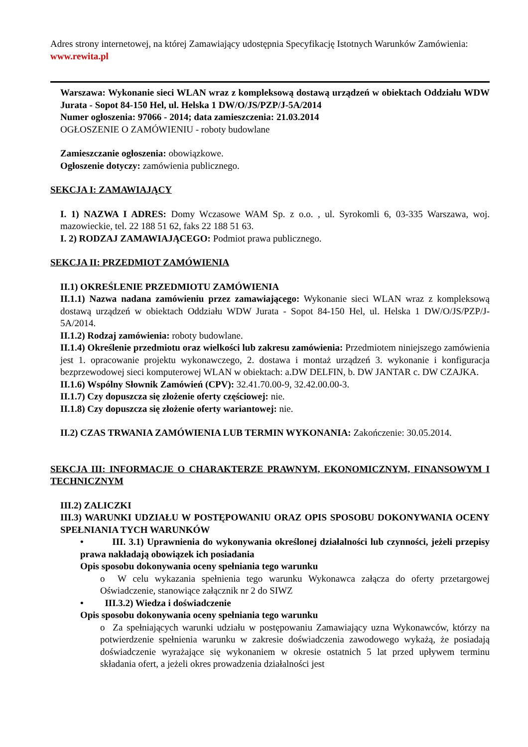Adres strony internetowej, na której Zamawiający udostępnia Specyfikację Istotnych Warunków Zamówienia:
www.rewita.pl
Warszawa: Wykonanie sieci WLAN wraz z kompleksową dostawą urządzeń w obiektach Oddziału WDW Jurata - Sopot 84-150 Hel, ul. Helska 1 DW/O/JS/PZP/J-5A/2014
Numer ogłoszenia: 97066 - 2014; data zamieszczenia: 21.03.2014
OGŁOSZENIE O ZAMÓWIENIU - roboty budowlane
Zamieszczanie ogłoszenia: obowiązkowe.
Ogłoszenie dotyczy: zamówienia publicznego.
SEKCJA I: ZAMAWIAJĄCY
I. 1) NAZWA I ADRES: Domy Wczasowe WAM Sp. z o.o. , ul. Syrokomli 6, 03-335 Warszawa, woj. mazowieckie, tel. 22 188 51 62, faks 22 188 51 63.
I. 2) RODZAJ ZAMAWIAJĄCEGO: Podmiot prawa publicznego.
SEKCJA II: PRZEDMIOT ZAMÓWIENIA
II.1) OKREŚLENIE PRZEDMIOTU ZAMÓWIENIA
II.1.1) Nazwa nadana zamówieniu przez zamawiającego: Wykonanie sieci WLAN wraz z kompleksową dostawą urządzeń w obiektach Oddziału WDW Jurata - Sopot 84-150 Hel, ul. Helska 1 DW/O/JS/PZP/J-5A/2014.
II.1.2) Rodzaj zamówienia: roboty budowlane.
II.1.4) Określenie przedmiotu oraz wielkości lub zakresu zamówienia: Przedmiotem niniejszego zamówienia jest 1. opracowanie projektu wykonawczego, 2. dostawa i montaż urządzeń 3. wykonanie i konfiguracja bezprzewodowej sieci komputerowej WLAN w obiektach: a.DW DELFIN, b. DW JANTAR c. DW CZAJKA.
II.1.6) Wspólny Słownik Zamówień (CPV): 32.41.70.00-9, 32.42.00.00-3.
II.1.7) Czy dopuszcza się złożenie oferty częściowej: nie.
II.1.8) Czy dopuszcza się złożenie oferty wariantowej: nie.
II.2) CZAS TRWANIA ZAMÓWIENIA LUB TERMIN WYKONANIA: Zakończenie: 30.05.2014.
SEKCJA III: INFORMACJE O CHARAKTERZE PRAWNYM, EKONOMICZNYM, FINANSOWYM I TECHNICZNYM
III.2) ZALICZKI
III.3) WARUNKI UDZIAŁU W POSTĘPOWANIU ORAZ OPIS SPOSOBU DOKONYWANIA OCENY SPEŁNIANIA TYCH WARUNKÓW
• III. 3.1) Uprawnienia do wykonywania określonej działalności lub czynności, jeżeli przepisy prawa nakładają obowiązek ich posiadania
Opis sposobu dokonywania oceny spełniania tego warunku
o W celu wykazania spełnienia tego warunku Wykonawca załącza do oferty przetargowej Oświadczenie, stanowiące załącznik nr 2 do SIWZ
• III.3.2) Wiedza i doświadczenie
Opis sposobu dokonywania oceny spełniania tego warunku
o Za spełniających warunki udziału w postępowaniu Zamawiający uzna Wykonawców, którzy na potwierdzenie spełnienia warunku w zakresie doświadczenia zawodowego wykażą, że posiadają doświadczenie wyrażające się wykonaniem w okresie ostatnich 5 lat przed upływem terminu składania ofert, a jeżeli okres prowadzenia działalności jest